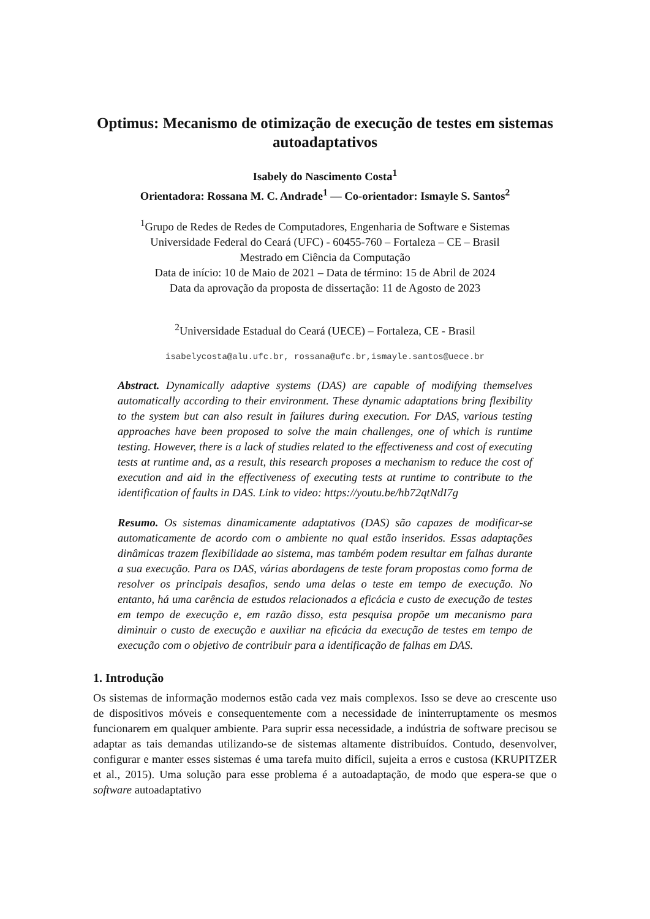Optimus: Mecanismo de otimização de execução de testes em sistemas autoadaptativos
Isabely do Nascimento Costa<sup>1</sup>
Orientadora: Rossana M. C. Andrade<sup>1</sup> — Co-orientador: Ismayle S. Santos<sup>2</sup>
<sup>1</sup> Grupo de Redes de Redes de Computadores, Engenharia de Software e Sistemas
Universidade Federal do Ceará (UFC) - 60455-760 – Fortaleza – CE – Brasil
Mestrado em Ciência da Computação
Data de início: 10 de Maio de 2021 – Data de término: 15 de Abril de 2024
Data da aprovação da proposta de dissertação: 11 de Agosto de 2023
<sup>2</sup> Universidade Estadual do Ceará (UECE) – Fortaleza, CE - Brasil
isabelycosta@alu.ufc.br, rossana@ufc.br,ismayle.santos@uece.br
Abstract. Dynamically adaptive systems (DAS) are capable of modifying themselves automatically according to their environment. These dynamic adaptations bring flexibility to the system but can also result in failures during execution. For DAS, various testing approaches have been proposed to solve the main challenges, one of which is runtime testing. However, there is a lack of studies related to the effectiveness and cost of executing tests at runtime and, as a result, this research proposes a mechanism to reduce the cost of execution and aid in the effectiveness of executing tests at runtime to contribute to the identification of faults in DAS. Link to video: https://youtu.be/hb72qtNdI7g
Resumo. Os sistemas dinamicamente adaptativos (DAS) são capazes de modificar-se automaticamente de acordo com o ambiente no qual estão inseridos. Essas adaptações dinâmicas trazem flexibilidade ao sistema, mas também podem resultar em falhas durante a sua execução. Para os DAS, várias abordagens de teste foram propostas como forma de resolver os principais desafios, sendo uma delas o teste em tempo de execução. No entanto, há uma carência de estudos relacionados a eficácia e custo de execução de testes em tempo de execução e, em razão disso, esta pesquisa propõe um mecanismo para diminuir o custo de execução e auxiliar na eficácia da execução de testes em tempo de execução com o objetivo de contribuir para a identificação de falhas em DAS.
1. Introdução
Os sistemas de informação modernos estão cada vez mais complexos. Isso se deve ao crescente uso de dispositivos móveis e consequentemente com a necessidade de ininterruptamente os mesmos funcionarem em qualquer ambiente. Para suprir essa necessidade, a indústria de software precisou se adaptar as tais demandas utilizando-se de sistemas altamente distribuídos. Contudo, desenvolver, configurar e manter esses sistemas é uma tarefa muito difícil, sujeita a erros e custosa (KRUPITZER et al., 2015). Uma solução para esse problema é a autoadaptação, de modo que espera-se que o software autoadaptativo